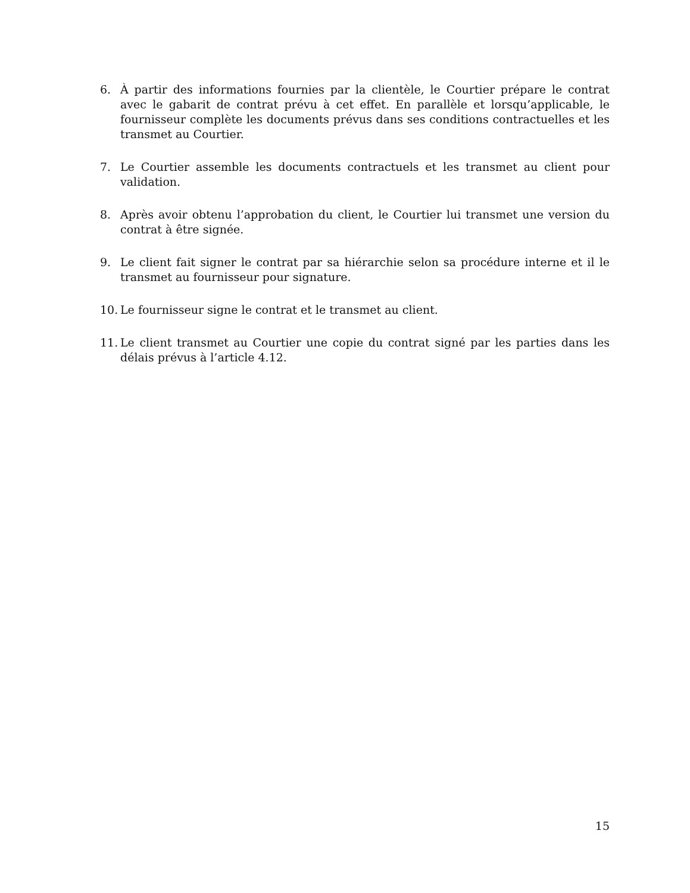6. À partir des informations fournies par la clientèle, le Courtier prépare le contrat avec le gabarit de contrat prévu à cet effet. En parallèle et lorsqu’applicable, le fournisseur complète les documents prévus dans ses conditions contractuelles et les transmet au Courtier.
7. Le Courtier assemble les documents contractuels et les transmet au client pour validation.
8. Après avoir obtenu l’approbation du client, le Courtier lui transmet une version du contrat à être signée.
9. Le client fait signer le contrat par sa hiérarchie selon sa procédure interne et il le transmet au fournisseur pour signature.
10. Le fournisseur signe le contrat et le transmet au client.
11. Le client transmet au Courtier une copie du contrat signé par les parties dans les délais prévus à l’article 4.12.
15